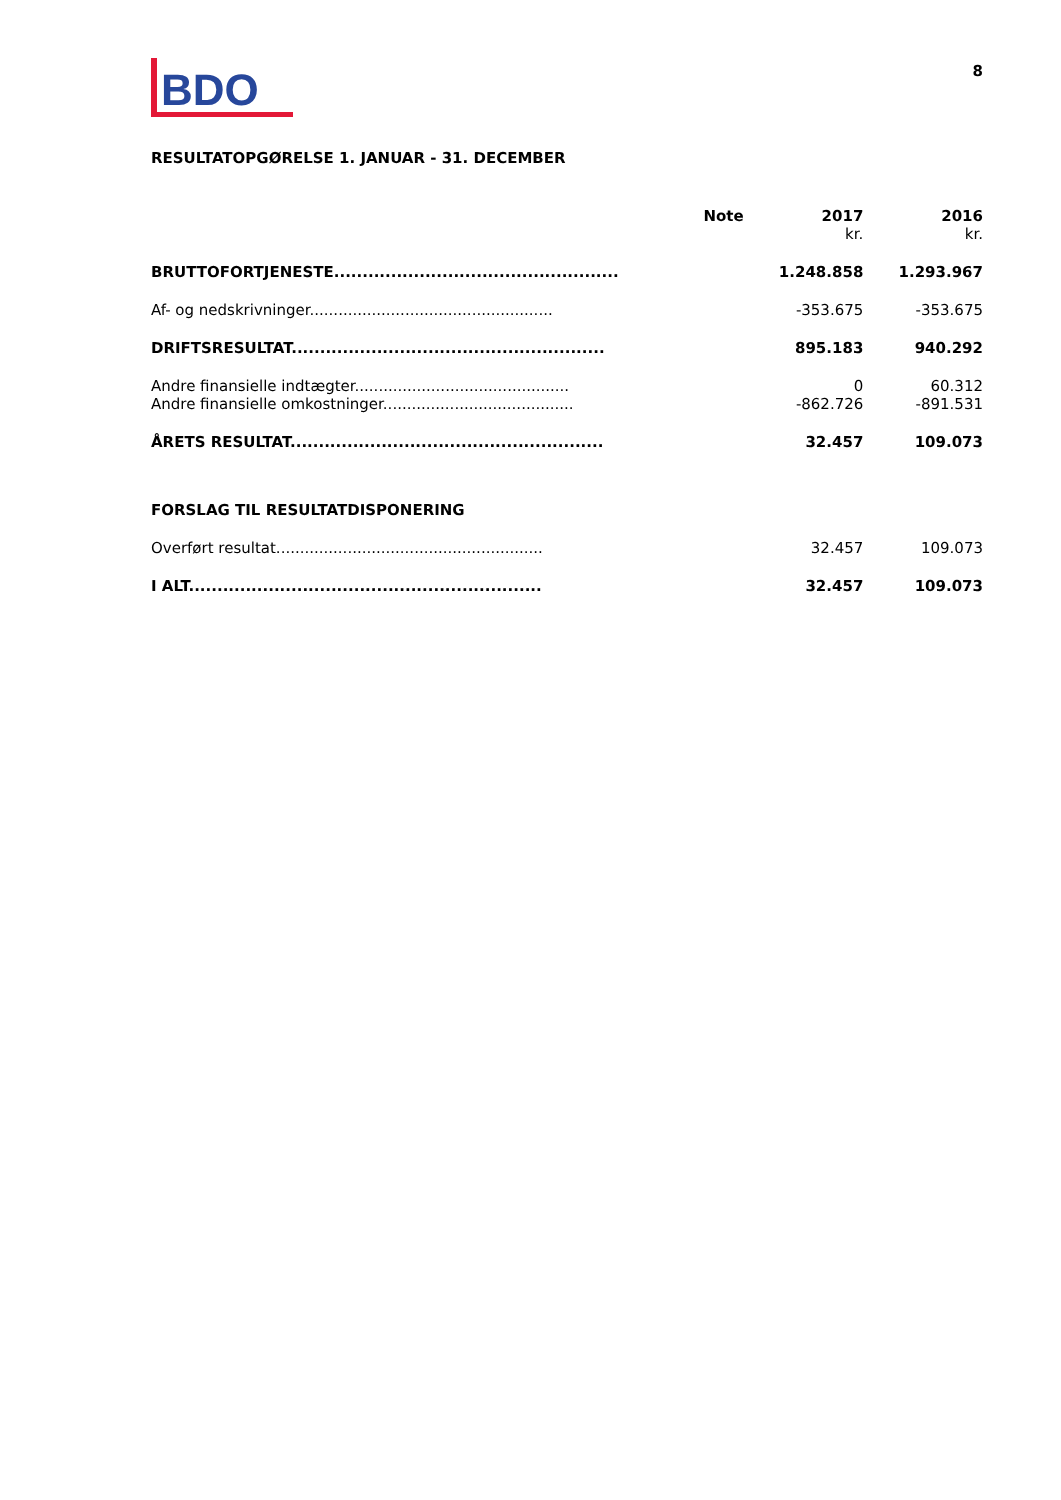BDO
8
RESULTATOPGØRELSE 1. JANUAR - 31. DECEMBER
| | Note | 2017 kr. | 2016 kr. |
| --- | --- | --- | --- |
| BRUTTOFORTJENESTE.................................................. | | 1.248.858 | 1.293.967 |
| Af- og nedskrivninger................................................... | | -353.675 | -353.675 |
| DRIFTSRESULTAT....................................................... | | 895.183 | 940.292 |
| Andre finansielle indtægter............................................. | | 0 | 60.312 |
| Andre finansielle omkostninger........................................ | | -862.726 | -891.531 |
| ÅRETS RESULTAT....................................................... | | 32.457 | 109.073 |
| FORSLAG TIL RESULTATDISPONERING | | | |
| Overført resultat........................................................ | | 32.457 | 109.073 |
| I ALT.............................................................. | | 32.457 | 109.073 |